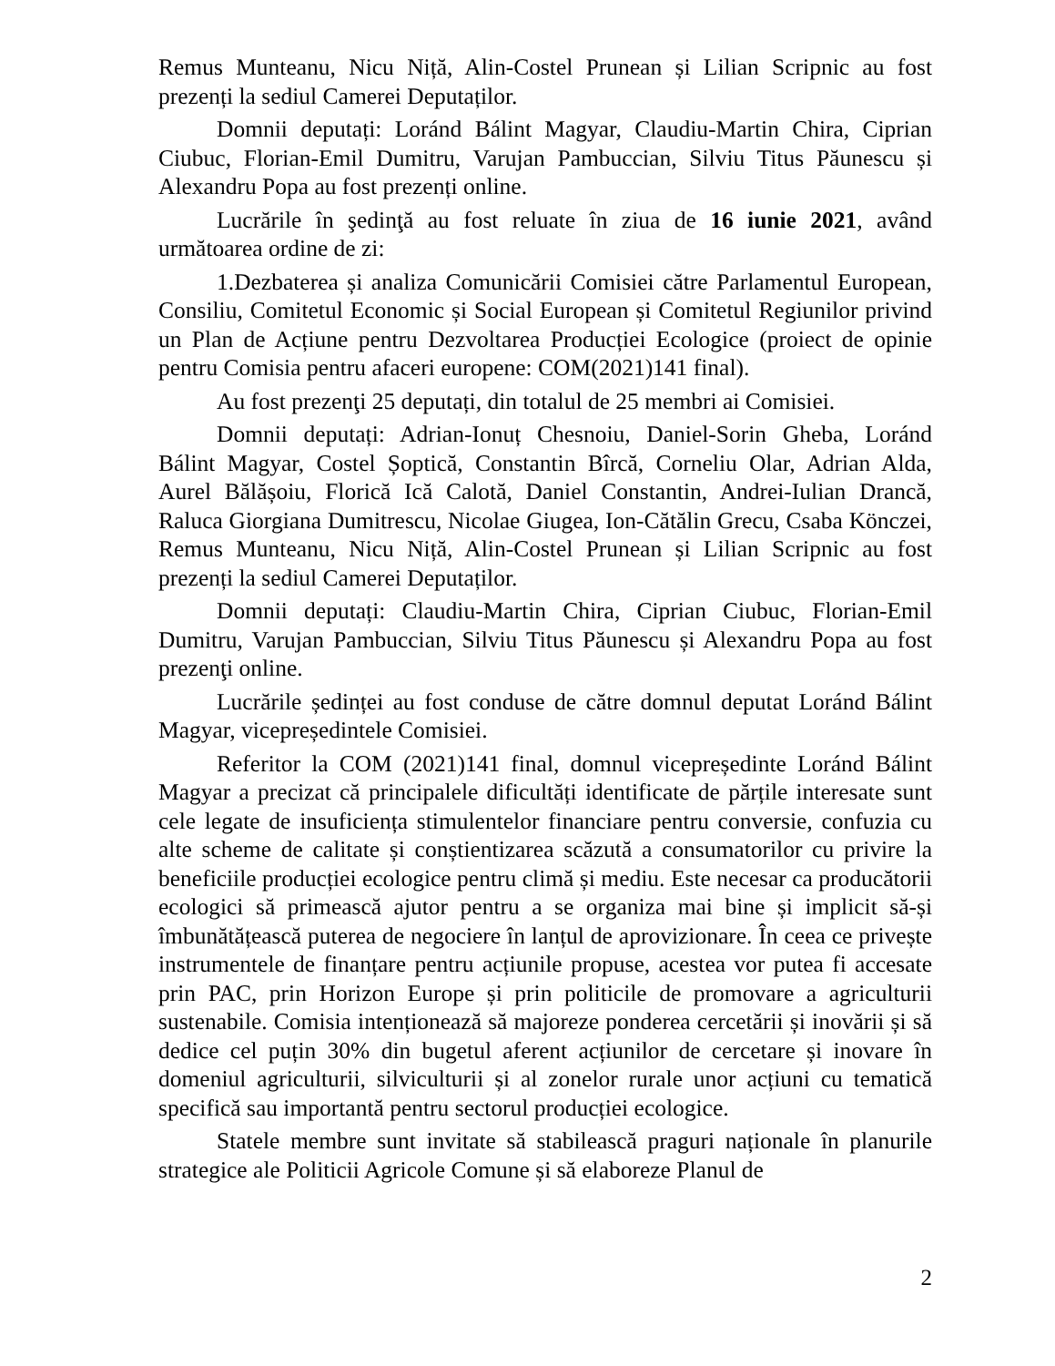Remus Munteanu, Nicu Niță, Alin-Costel Prunean și Lilian Scripnic au fost prezenți la sediul Camerei Deputaților.
Domnii deputați: Loránd Bálint Magyar, Claudiu-Martin Chira, Ciprian Ciubuc, Florian-Emil Dumitru, Varujan Pambuccian, Silviu Titus Păunescu și Alexandru Popa au fost prezenți online.
Lucrările în şedinţă au fost reluate în ziua de 16 iunie 2021, având următoarea ordine de zi:
1.Dezbaterea și analiza Comunicării Comisiei către Parlamentul European, Consiliu, Comitetul Economic și Social European și Comitetul Regiunilor privind un Plan de Acțiune pentru Dezvoltarea Producției Ecologice (proiect de opinie pentru Comisia pentru afaceri europene: COM(2021)141 final).
Au fost prezenţi 25 deputați, din totalul de 25 membri ai Comisiei.
Domnii deputați: Adrian-Ionuț Chesnoiu, Daniel-Sorin Gheba, Loránd Bálint Magyar, Costel Șoptică, Constantin Bîrcă, Corneliu Olar, Adrian Alda, Aurel Bălășoiu, Florică Ică Calotă, Daniel Constantin, Andrei-Iulian Drancă, Raluca Giorgiana Dumitrescu, Nicolae Giugea, Ion-Cătălin Grecu, Csaba Könczei, Remus Munteanu, Nicu Niță, Alin-Costel Prunean și Lilian Scripnic au fost prezenți la sediul Camerei Deputaților.
Domnii deputați: Claudiu-Martin Chira, Ciprian Ciubuc, Florian-Emil Dumitru, Varujan Pambuccian, Silviu Titus Păunescu și Alexandru Popa au fost prezenţi online.
Lucrările ședinței au fost conduse de către domnul deputat Loránd Bálint Magyar, vicepreședintele Comisiei.
Referitor la COM (2021)141 final, domnul vicepreședinte Loránd Bálint Magyar a precizat că principalele dificultăți identificate de părțile interesate sunt cele legate de insuficiența stimulentelor financiare pentru conversie, confuzia cu alte scheme de calitate și conștientizarea scăzută a consumatorilor cu privire la beneficiile producției ecologice pentru climă și mediu. Este necesar ca producătorii ecologici să primească ajutor pentru a se organiza mai bine și implicit să-și îmbunătățească puterea de negociere în lanțul de aprovizionare. În ceea ce privește instrumentele de finanțare pentru acțiunile propuse, acestea vor putea fi accesate prin PAC, prin Horizon Europe și prin politicile de promovare a agriculturii sustenabile. Comisia intenționează să majoreze ponderea cercetării și inovării și să dedice cel puțin 30% din bugetul aferent acțiunilor de cercetare și inovare în domeniul agriculturii, silviculturii și al zonelor rurale unor acțiuni cu tematică specifică sau importantă pentru sectorul producției ecologice.
Statele membre sunt invitate să stabilească praguri naționale în planurile strategice ale Politicii Agricole Comune și să elaboreze Planul de
2